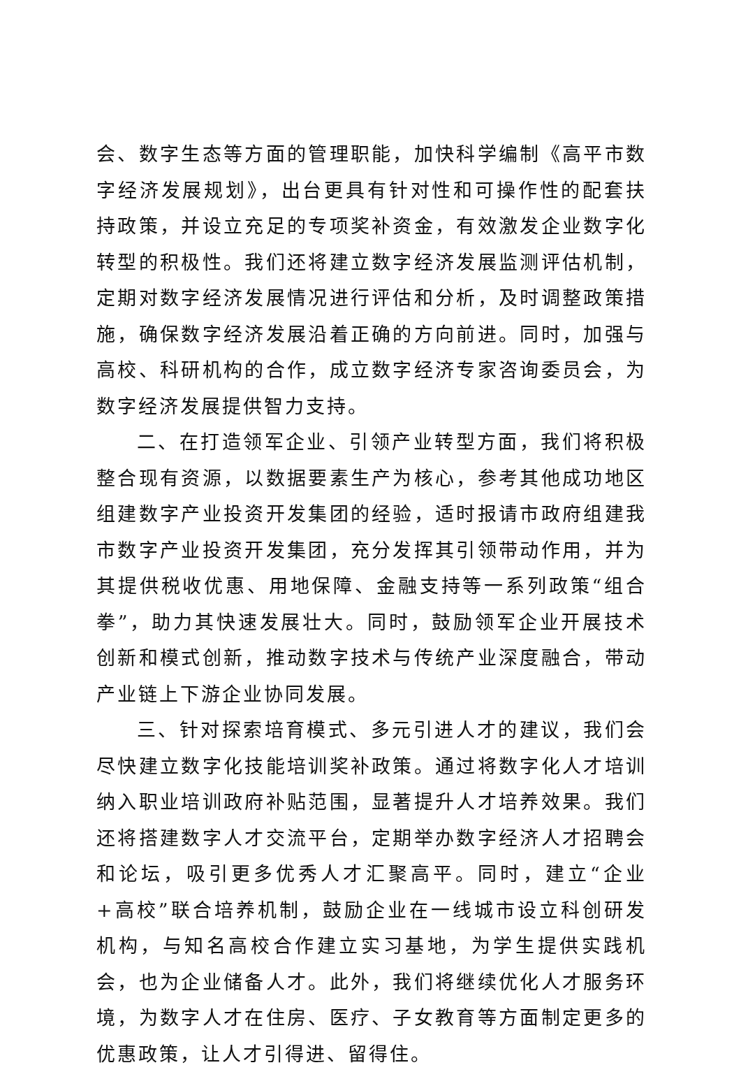会、数字生态等方面的管理职能，加快科学编制《高平市数字经济发展规划》，出台更具有针对性和可操作性的配套扶持政策，并设立充足的专项奖补资金，有效激发企业数字化转型的积极性。我们还将建立数字经济发展监测评估机制，定期对数字经济发展情况进行评估和分析，及时调整政策措施，确保数字经济发展沿着正确的方向前进。同时，加强与高校、科研机构的合作，成立数字经济专家咨询委员会，为数字经济发展提供智力支持。
二、在打造领军企业、引领产业转型方面，我们将积极整合现有资源，以数据要素生产为核心，参考其他成功地区组建数字产业投资开发集团的经验，适时报请市政府组建我市数字产业投资开发集团，充分发挥其引领带动作用，并为其提供税收优惠、用地保障、金融支持等一系列政策“组合拳”，助力其快速发展壮大。同时，鼓励领军企业开展技术创新和模式创新，推动数字技术与传统产业深度融合，带动产业链上下游企业协同发展。
三、针对探索培育模式、多元引进人才的建议，我们会尽快建立数字化技能培训奖补政策。通过将数字化人才培训纳入职业培训政府补贴范围，显著提升人才培养效果。我们还将搭建数字人才交流平台，定期举办数字经济人才招聘会和论坛，吸引更多优秀人才汇聚高平。同时，建立“企业+高校”联合培养机制，鼓励企业在一线城市设立科创研发机构，与知名高校合作建立实习基地，为学生提供实践机会，也为企业储备人才。此外，我们将继续优化人才服务环境，为数字人才在住房、医疗、子女教育等方面制定更多的优惠政策，让人才引得进、留得住。